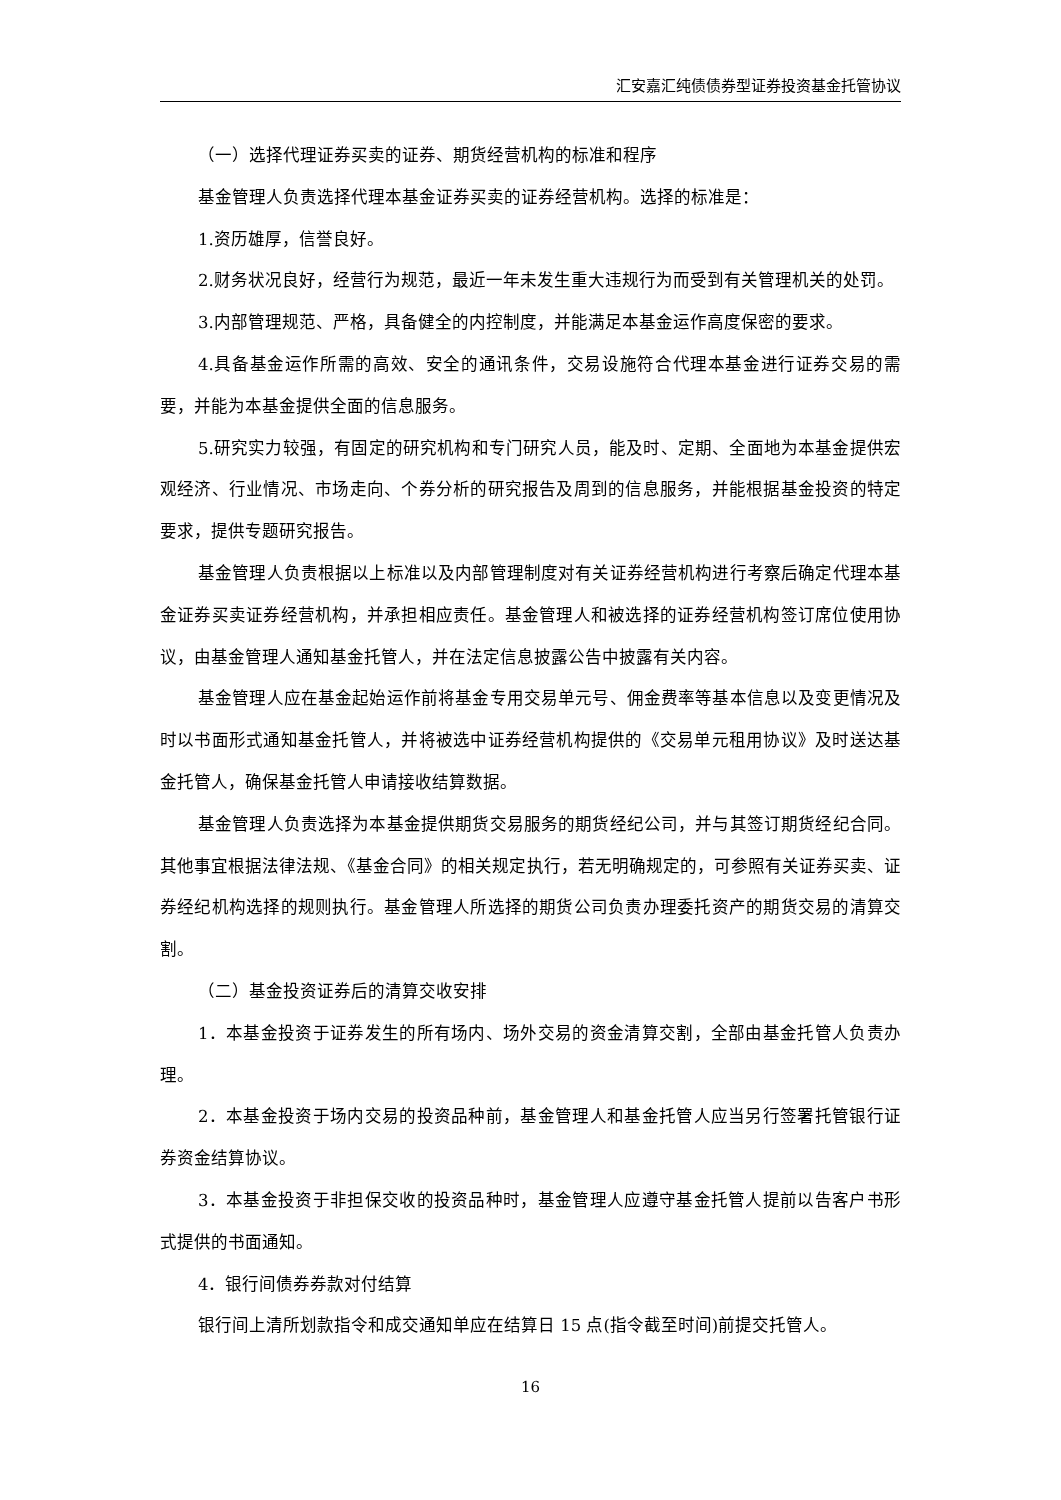汇安嘉汇纯债债券型证券投资基金托管协议
（一）选择代理证券买卖的证券、期货经营机构的标准和程序
基金管理人负责选择代理本基金证券买卖的证券经营机构。选择的标准是：
1.资历雄厚，信誉良好。
2.财务状况良好，经营行为规范，最近一年未发生重大违规行为而受到有关管理机关的处罚。
3.内部管理规范、严格，具备健全的内控制度，并能满足本基金运作高度保密的要求。
4.具备基金运作所需的高效、安全的通讯条件，交易设施符合代理本基金进行证券交易的需要，并能为本基金提供全面的信息服务。
5.研究实力较强，有固定的研究机构和专门研究人员，能及时、定期、全面地为本基金提供宏观经济、行业情况、市场走向、个券分析的研究报告及周到的信息服务，并能根据基金投资的特定要求，提供专题研究报告。
基金管理人负责根据以上标准以及内部管理制度对有关证券经营机构进行考察后确定代理本基金证券买卖证券经营机构，并承担相应责任。基金管理人和被选择的证券经营机构签订席位使用协议，由基金管理人通知基金托管人，并在法定信息披露公告中披露有关内容。
基金管理人应在基金起始运作前将基金专用交易单元号、佣金费率等基本信息以及变更情况及时以书面形式通知基金托管人，并将被选中证券经营机构提供的《交易单元租用协议》及时送达基金托管人，确保基金托管人申请接收结算数据。
基金管理人负责选择为本基金提供期货交易服务的期货经纪公司，并与其签订期货经纪合同。其他事宜根据法律法规、《基金合同》的相关规定执行，若无明确规定的，可参照有关证券买卖、证券经纪机构选择的规则执行。基金管理人所选择的期货公司负责办理委托资产的期货交易的清算交割。
（二）基金投资证券后的清算交收安排
1．本基金投资于证券发生的所有场内、场外交易的资金清算交割，全部由基金托管人负责办理。
2．本基金投资于场内交易的投资品种前，基金管理人和基金托管人应当另行签署托管银行证券资金结算协议。
3．本基金投资于非担保交收的投资品种时，基金管理人应遵守基金托管人提前以告客户书形式提供的书面通知。
4．银行间债券券款对付结算
银行间上清所划款指令和成交通知单应在结算日 15 点(指令截至时间)前提交托管人。
16